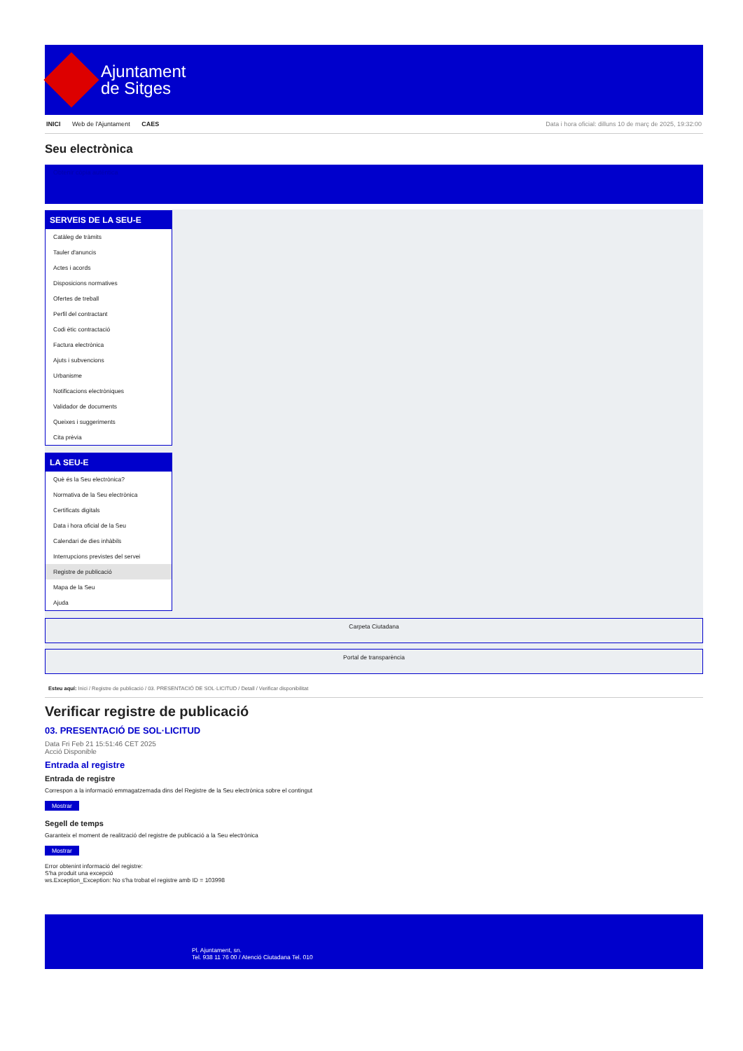Ajuntament
de Sitges
INICI Web de l'Ajuntament CAES Data i hora oficial: dilluns 10 de març de 2025, 19:32:00
Seu electrònica
Obtenir còpia autèntica
SERVEIS DE LA SEU-E
Catàleg de tràmits
Tauler d'anuncis
Actes i acords
Disposicions normatives
Ofertes de treball
Perfil del contractant
Codi ètic contractació
Factura electrònica
Ajuts i subvencions
Urbanisme
Notificacions electròniques
Validador de documents
Queixes i suggeriments
Cita prèvia
LA SEU-E
Què és la Seu electrònica?
Normativa de la Seu electrònica
Certificats digitals
Data i hora oficial de la Seu
Calendari de dies inhàbils
Interrupcions previstes del servei
Registre de publicació
Mapa de la Seu
Ajuda
Carpeta Ciutadana
Portal de transparència
Esteu aquí: Inici / Registre de publicació / 03. PRESENTACIÓ DE SOL·LICITUD / Detall / Verificar disponibilitat
Verificar registre de publicació
03. PRESENTACIÓ DE SOL·LICITUD
Data Fri Feb 21 15:51:46 CET 2025
Acció Disponible
Entrada al registre
Entrada de registre
Correspon a la informació emmagatzemada dins del Registre de la Seu electrònica sobre el contingut
Mostrar
Segell de temps
Garanteix el moment de realització del registre de publicació a la Seu electrònica
Mostrar
Error obtenint informació del registre:
S'ha produit una excepció
ws.Exception_Exception: No s'ha trobat el registre amb ID = 103998
Pl. Ajuntament, sn.
Tel. 938 11 76 00 / Atenció Ciutadana Tel. 010